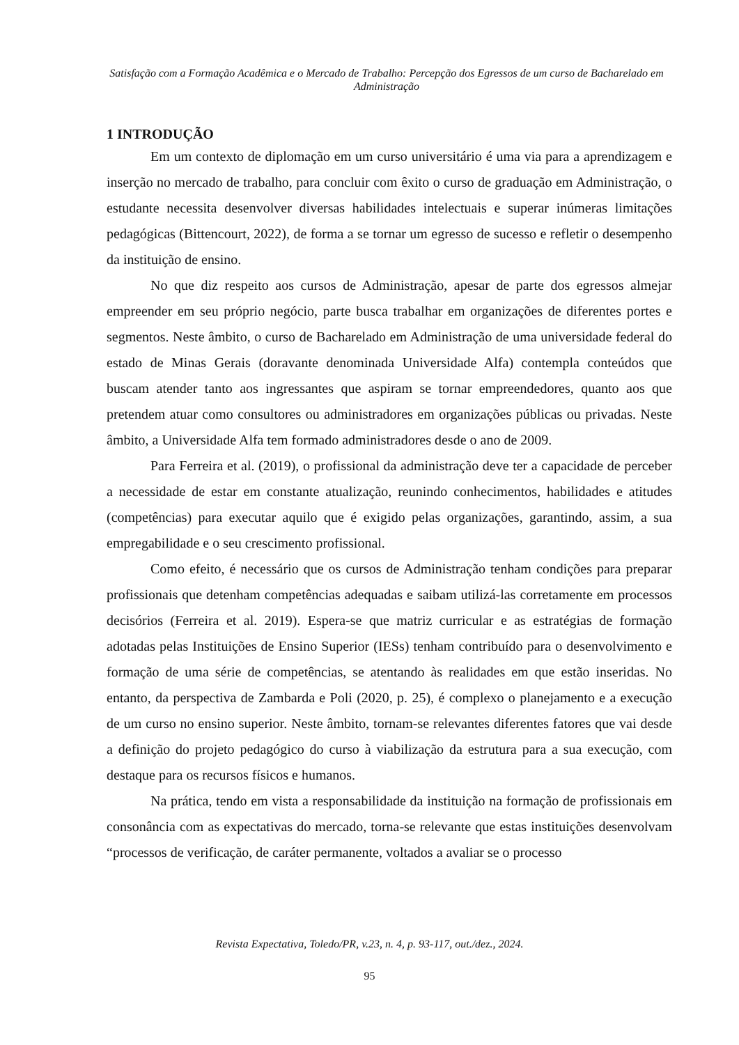Satisfação com a Formação Acadêmica e o Mercado de Trabalho: Percepção dos Egressos de um curso de Bacharelado em Administração
1 INTRODUÇÃO
Em um contexto de diplomação em um curso universitário é uma via para a aprendizagem e inserção no mercado de trabalho, para concluir com êxito o curso de graduação em Administração, o estudante necessita desenvolver diversas habilidades intelectuais e superar inúmeras limitações pedagógicas (Bittencourt, 2022), de forma a se tornar um egresso de sucesso e refletir o desempenho da instituição de ensino.
No que diz respeito aos cursos de Administração, apesar de parte dos egressos almejar empreender em seu próprio negócio, parte busca trabalhar em organizações de diferentes portes e segmentos. Neste âmbito, o curso de Bacharelado em Administração de uma universidade federal do estado de Minas Gerais (doravante denominada Universidade Alfa) contempla conteúdos que buscam atender tanto aos ingressantes que aspiram se tornar empreendedores, quanto aos que pretendem atuar como consultores ou administradores em organizações públicas ou privadas. Neste âmbito, a Universidade Alfa tem formado administradores desde o ano de 2009.
Para Ferreira et al. (2019), o profissional da administração deve ter a capacidade de perceber a necessidade de estar em constante atualização, reunindo conhecimentos, habilidades e atitudes (competências) para executar aquilo que é exigido pelas organizações, garantindo, assim, a sua empregabilidade e o seu crescimento profissional.
Como efeito, é necessário que os cursos de Administração tenham condições para preparar profissionais que detenham competências adequadas e saibam utilizá-las corretamente em processos decisórios (Ferreira et al. 2019). Espera-se que matriz curricular e as estratégias de formação adotadas pelas Instituições de Ensino Superior (IESs) tenham contribuído para o desenvolvimento e formação de uma série de competências, se atentando às realidades em que estão inseridas. No entanto, da perspectiva de Zambarda e Poli (2020, p. 25), é complexo o planejamento e a execução de um curso no ensino superior. Neste âmbito, tornam-se relevantes diferentes fatores que vai desde a definição do projeto pedagógico do curso à viabilização da estrutura para a sua execução, com destaque para os recursos físicos e humanos.
Na prática, tendo em vista a responsabilidade da instituição na formação de profissionais em consonância com as expectativas do mercado, torna-se relevante que estas instituições desenvolvam “processos de verificação, de caráter permanente, voltados a avaliar se o processo
Revista Expectativa, Toledo/PR, v.23, n. 4, p. 93-117, out./dez., 2024.
95